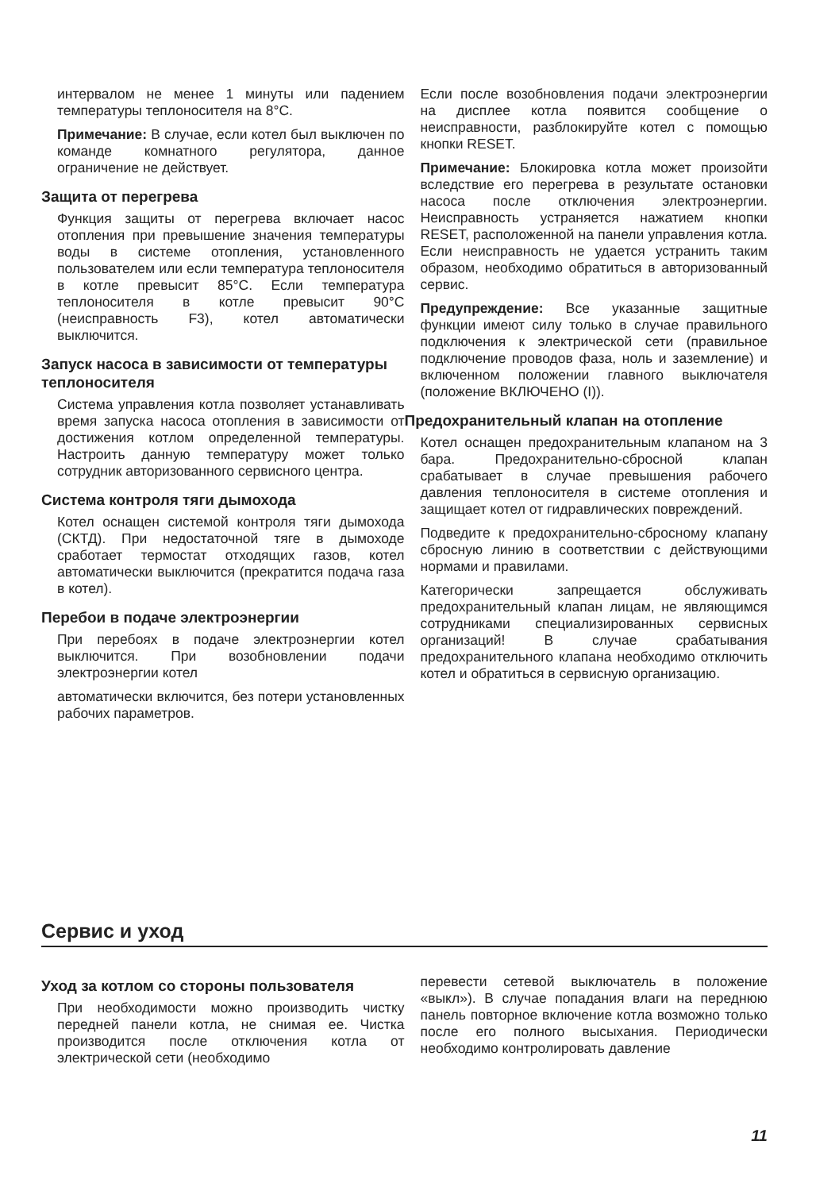интервалом не менее 1 минуты или падением температуры теплоносителя на 8°C.
Примечание: В случае, если котел был выключен по команде комнатного регулятора, данное ограничение не действует.
Защита от перегрева
Функция защиты от перегрева включает насос отопления при превышение значения температуры воды в системе отопления, установленного пользователем или если температура теплоносителя в котле превысит 85°C. Если температура теплоносителя в котле превысит 90°C (неисправность F3), котел автоматически выключится.
Запуск насоса в зависимости от температуры теплоносителя
Система управления котла позволяет устанавливать время запуска насоса отопления в зависимости от достижения котлом определенной температуры. Настроить данную температуру может только сотрудник авторизованного сервисного центра.
Система контроля тяги дымохода
Котел оснащен системой контроля тяги дымохода (СКТД). При недостаточной тяге в дымоходе сработает термостат отходящих газов, котел автоматически выключится (прекратится подача газа в котел).
Перебои в подаче электроэнергии
При перебоях в подаче электроэнергии котел выключится. При возобновлении подачи электроэнергии котел
автоматически включится, без потери установленных рабочих параметров.
Если после возобновления подачи электроэнергии на дисплее котла появится сообщение о неисправности, разблокируйте котел с помощью кнопки RESET.
Примечание: Блокировка котла может произойти вследствие его перегрева в результате остановки насоса после отключения электроэнергии. Неисправность устраняется нажатием кнопки RESET, расположенной на панели управления котла. Если неисправность не удается устранить таким образом, необходимо обратиться в авторизованный сервис.
Предупреждение: Все указанные защитные функции имеют силу только в случае правильного подключения к электрической сети (правильное подключение проводов фаза, ноль и заземление) и включенном положении главного выключателя (положение ВКЛЮЧЕНО (I)).
Предохранительный клапан на отопление
Котел оснащен предохранительным клапаном на 3 бара. Предохранительно-сбросной клапан срабатывает в случае превышения рабочего давления теплоносителя в системе отопления и защищает котел от гидравлических повреждений.
Подведите к предохранительно-сбросному клапану сбросную линию в соответствии с действующими нормами и правилами.
Категорически запрещается обслуживать предохранительный клапан лицам, не являющимся сотрудниками специализированных сервисных организаций! В случае срабатывания предохранительного клапана необходимо отключить котел и обратиться в сервисную организацию.
Сервис и уход
Уход за котлом со стороны пользователя
При необходимости можно производить чистку передней панели котла, не снимая ее. Чистка производится после отключения котла от электрической сети (необходимо
перевести сетевой выключатель в положение «выкл»). В случае попадания влаги на переднюю панель повторное включение котла возможно только после его полного высыхания. Периодически необходимо контролировать давление
11